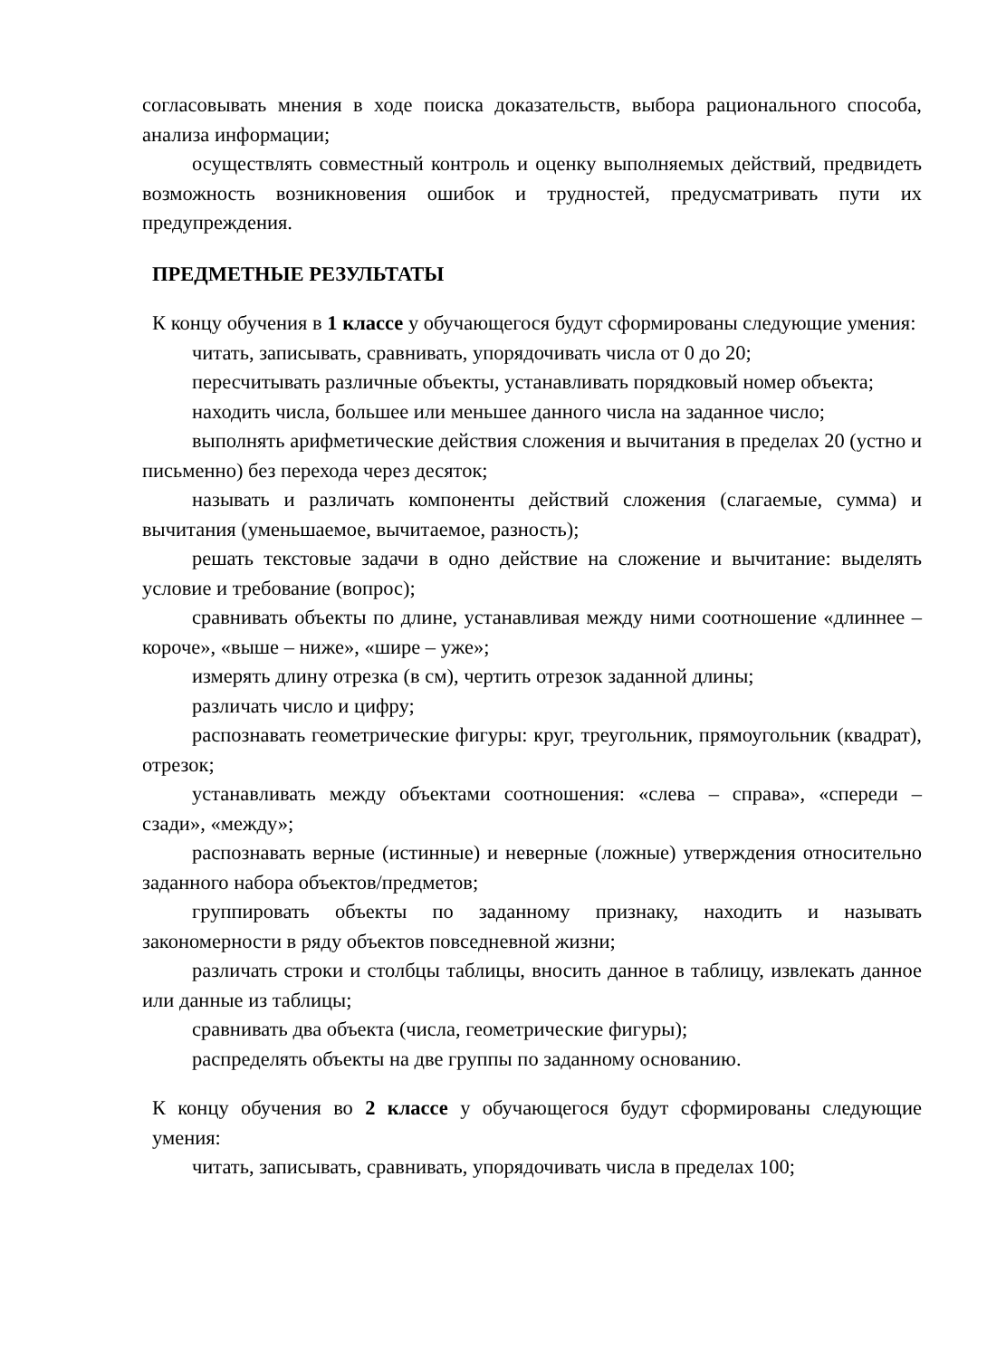согласовывать мнения в ходе поиска доказательств, выбора рационального способа, анализа информации;
осуществлять совместный контроль и оценку выполняемых действий, предвидеть возможность возникновения ошибок и трудностей, предусматривать пути их предупреждения.
ПРЕДМЕТНЫЕ РЕЗУЛЬТАТЫ
К концу обучения в 1 классе у обучающегося будут сформированы следующие умения:
читать, записывать, сравнивать, упорядочивать числа от 0 до 20;
пересчитывать различные объекты, устанавливать порядковый номер объекта;
находить числа, большее или меньшее данного числа на заданное число;
выполнять арифметические действия сложения и вычитания в пределах 20 (устно и письменно) без перехода через десяток;
называть и различать компоненты действий сложения (слагаемые, сумма) и вычитания (уменьшаемое, вычитаемое, разность);
решать текстовые задачи в одно действие на сложение и вычитание: выделять условие и требование (вопрос);
сравнивать объекты по длине, устанавливая между ними соотношение «длиннее – короче», «выше – ниже», «шире – уже»;
измерять длину отрезка (в см), чертить отрезок заданной длины;
различать число и цифру;
распознавать геометрические фигуры: круг, треугольник, прямоугольник (квадрат), отрезок;
устанавливать между объектами соотношения: «слева – справа», «спереди – сзади», «между»;
распознавать верные (истинные) и неверные (ложные) утверждения относительно заданного набора объектов/предметов;
группировать объекты по заданному признаку, находить и называть закономерности в ряду объектов повседневной жизни;
различать строки и столбцы таблицы, вносить данное в таблицу, извлекать данное или данные из таблицы;
сравнивать два объекта (числа, геометрические фигуры);
распределять объекты на две группы по заданному основанию.
К концу обучения во 2 классе у обучающегося будут сформированы следующие умения:
читать, записывать, сравнивать, упорядочивать числа в пределах 100;